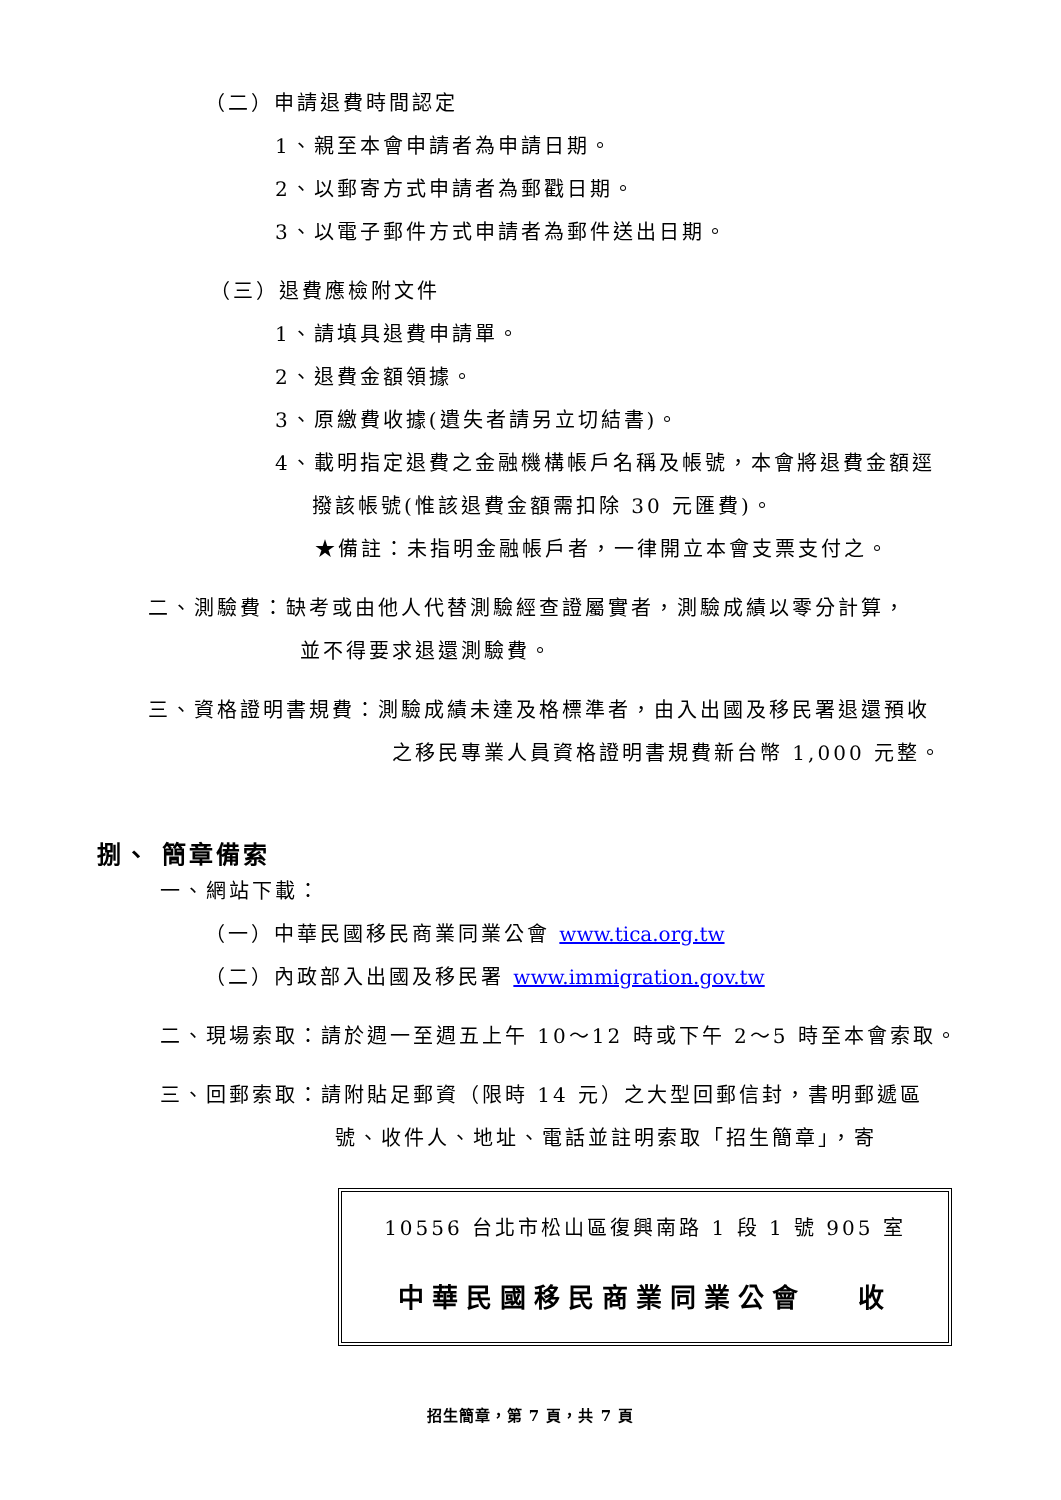（二）申請退費時間認定
1、親至本會申請者為申請日期。
2、以郵寄方式申請者為郵戳日期。
3、以電子郵件方式申請者為郵件送出日期。
（三）退費應檢附文件
1、請填具退費申請單。
2、退費金額領據。
3、原繳費收據(遺失者請另立切結書)。
4、載明指定退費之金融機構帳戶名稱及帳號，本會將退費金額逕
撥該帳號(惟該退費金額需扣除 30 元匯費)。
★備註：未指明金融帳戶者，一律開立本會支票支付之。
二、測驗費：缺考或由他人代替測驗經查證屬實者，測驗成績以零分計算，
並不得要求退還測驗費。
三、資格證明書規費：測驗成績未達及格標準者，由入出國及移民署退還預收
之移民專業人員資格證明書規費新台幣 1,000 元整。
捌、 簡章備索
一、網站下載：
（一）中華民國移民商業同業公會 www.tica.org.tw
（二）內政部入出國及移民署 www.immigration.gov.tw
二、現場索取：請於週一至週五上午 10～12 時或下午 2～5 時至本會索取。
三、回郵索取：請附貼足郵資（限時 14 元）之大型回郵信封，書明郵遞區
號、收件人、地址、電話並註明索取「招生簡章」，寄
10556 台北市松山區復興南路 1 段 1 號 905 室
中華民國移民商業同業公會　 收
招生簡章，第 7 頁，共 7 頁